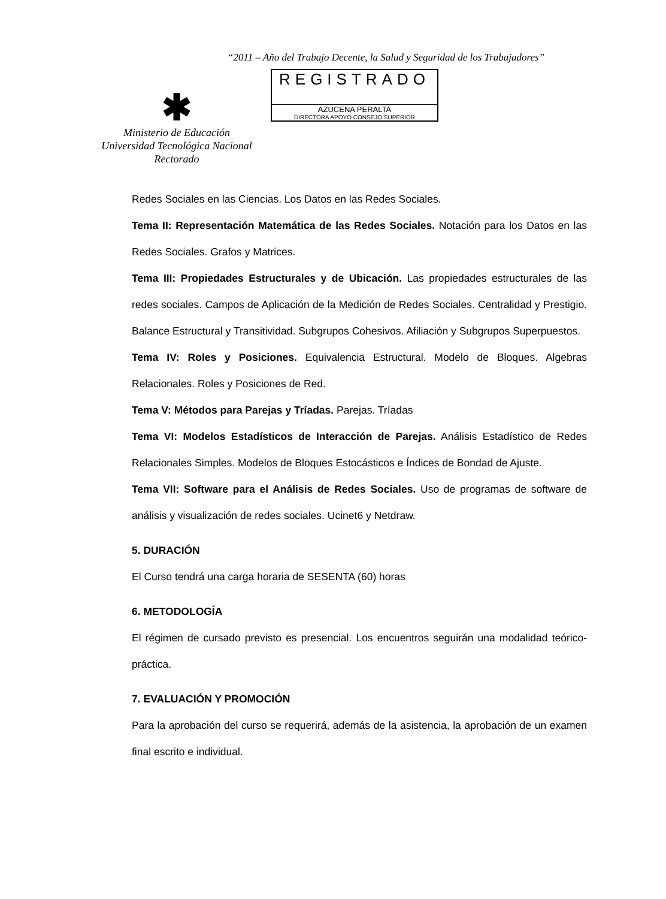“2011 – Año del Trabajo Decente, la Salud y Seguridad de los Trabajadores”
✱
Ministerio de Educación
Universidad Tecnológica Nacional
Rectorado
REGISTRADO
AZUCENA PERALTA
DIRECTORA APOYO CONSEJO SUPERIOR
Redes Sociales en las Ciencias. Los Datos en las Redes Sociales.
Tema II: Representación Matemática de las Redes Sociales. Notación para los Datos en las Redes Sociales. Grafos y Matrices.
Tema III: Propiedades Estructurales y de Ubicación. Las propiedades estructurales de las redes sociales. Campos de Aplicación de la Medición de Redes Sociales. Centralidad y Prestigio. Balance Estructural y Transitividad. Subgrupos Cohesivos. Afiliación y Subgrupos Superpuestos.
Tema IV: Roles y Posiciones. Equivalencia Estructural. Modelo de Bloques. Algebras Relacionales. Roles y Posiciones de Red.
Tema V: Métodos para Parejas y Tríadas. Parejas. Tríadas
Tema VI: Modelos Estadísticos de Interacción de Parejas. Análisis Estadístico de Redes Relacionales Simples. Modelos de Bloques Estocásticos e Índices de Bondad de Ajuste.
Tema VII: Software para el Análisis de Redes Sociales. Uso de programas de software de análisis y visualización de redes sociales. Ucinet6 y Netdraw.
5. DURACIÓN
El Curso tendrá una carga horaria de SESENTA (60) horas
6. METODOLOGÍA
El régimen de cursado previsto es presencial. Los encuentros seguirán una modalidad teórico-práctica.
7. EVALUACIÓN Y PROMOCIÓN
Para la aprobación del curso se requerirá, además de la asistencia, la aprobación de un examen final escrito e individual.